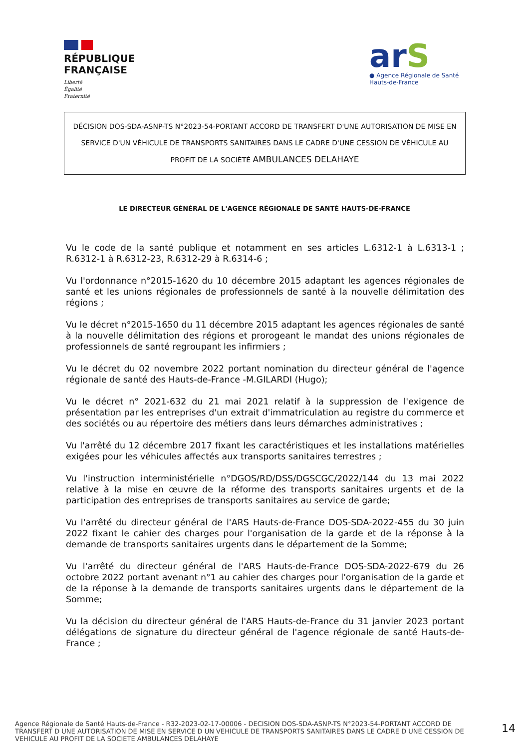RÉPUBLIQUE
FRANÇAISE
Liberté
Égalité
Fraternité
arS
● Agence Régionale de Santé
Hauts-de-France
DÉCISION DOS-SDA-ASNP-TS N°2023-54-PORTANT ACCORD DE TRANSFERT D'UNE AUTORISATION DE MISE EN SERVICE D'UN VÉHICULE DE TRANSPORTS SANITAIRES DANS LE CADRE D'UNE CESSION DE VÉHICULE AU PROFIT DE LA SOCIÉTÉ AMBULANCES DELAHAYE
LE DIRECTEUR GÉNÉRAL DE L'AGENCE RÉGIONALE DE SANTÉ HAUTS-DE-FRANCE
Vu le code de la santé publique et notamment en ses articles L.6312-1 à L.6313-1 ; R.6312-1 à R.6312-23, R.6312-29 à R.6314-6 ;
Vu l'ordonnance n°2015-1620 du 10 décembre 2015 adaptant les agences régionales de santé et les unions régionales de professionnels de santé à la nouvelle délimitation des régions ;
Vu le décret n°2015-1650 du 11 décembre 2015 adaptant les agences régionales de santé à la nouvelle délimitation des régions et prorogeant le mandat des unions régionales de professionnels de santé regroupant les infirmiers ;
Vu le décret du 02 novembre 2022 portant nomination du directeur général de l'agence régionale de santé des Hauts-de-France -M.GILARDI (Hugo);
Vu le décret n° 2021-632 du 21 mai 2021 relatif à la suppression de l'exigence de présentation par les entreprises d'un extrait d'immatriculation au registre du commerce et des sociétés ou au répertoire des métiers dans leurs démarches administratives ;
Vu l'arrêté du 12 décembre 2017 fixant les caractéristiques et les installations matérielles exigées pour les véhicules affectés aux transports sanitaires terrestres ;
Vu l'instruction interministérielle n°DGOS/RD/DSS/DGSCGC/2022/144 du 13 mai 2022 relative à la mise en œuvre de la réforme des transports sanitaires urgents et de la participation des entreprises de transports sanitaires au service de garde;
Vu l'arrêté du directeur général de l'ARS Hauts-de-France DOS-SDA-2022-455 du 30 juin 2022 fixant le cahier des charges pour l'organisation de la garde et de la réponse à la demande de transports sanitaires urgents dans le département de la Somme;
Vu l'arrêté du directeur général de l'ARS Hauts-de-France DOS-SDA-2022-679 du 26 octobre 2022 portant avenant n°1 au cahier des charges pour l'organisation de la garde et de la réponse à la demande de transports sanitaires urgents dans le département de la Somme;
Vu la décision du directeur général de l'ARS Hauts-de-France du 31 janvier 2023 portant délégations de signature du directeur général de l'agence régionale de santé Hauts-de-France ;
Agence Régionale de Santé Hauts-de-France - R32-2023-02-17-00006 - DECISION DOS-SDA-ASNP-TS N°2023-54-PORTANT ACCORD DE TRANSFERT D UNE AUTORISATION DE MISE EN SERVICE D UN VEHICULE DE TRANSPORTS SANITAIRES DANS LE CADRE D UNE CESSION DE VEHICULE AU PROFIT DE LA SOCIETE AMBULANCES DELAHAYE
14